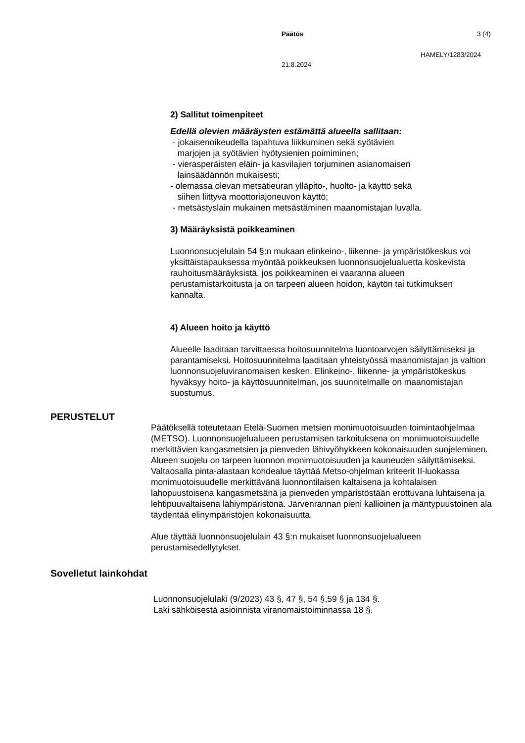Päätös 3 (4)
HAMELY/1283/2024
21.8.2024
2) Sallitut toimenpiteet
Edellä olevien määräysten estämättä alueella sallitaan:
- jokaisenoikeudella tapahtuva liikkuminen sekä syötävien
marjojen ja syötävien hyötysienien poimiminen;
- vierasperäisten eläin- ja kasvilajien torjuminen asianomaisen
lainsäädännön mukaisesti;
- olemassa olevan metsätieuran ylläpito-, huolto- ja käyttö sekä
siihen liittyvä moottoriajoneuvon käyttö;
- metsästyslain mukainen metsästäminen maanomistajan luvalla.
3) Määräyksistä poikkeaminen
Luonnonsuojelulain 54 §:n mukaan elinkeino-, liikenne- ja ympäristökeskus voi yksittäistapauksessa myöntää poikkeuksen luonnonsuojelualuetta koskevista rauhoitusmääräyksistä, jos poikkeaminen ei vaaranna alueen perustamistarkoitusta ja on tarpeen alueen hoidon, käytön tai tutkimuksen kannalta.
4) Alueen hoito ja käyttö
Alueelle laaditaan tarvittaessa hoitosuunnitelma luontoarvojen säilyttämiseksi ja parantamiseksi. Hoitosuunnitelma laaditaan yhteistyössä maanomistajan ja valtion luonnonsuojeluviranomaisen kesken. Elinkeino-, liikenne- ja ympäristökeskus hyväksyy hoito- ja käyttösuunnitelman, jos suunnitelmalle on maanomistajan suostumus.
PERUSTELUT
Päätöksellä toteutetaan Etelä-Suomen metsien monimuotoisuuden toimintaohjelmaa (METSO). Luonnonsuojelualueen perustamisen tarkoituksena on monimuotoisuudelle merkittävien kangasmetsien ja pienveden lähivyöhykkeen kokonaisuuden suojeleminen. Alueen suojelu on tarpeen luonnon monimuotoisuuden ja kauneuden säilyttämiseksi. Valtaosalla pinta-alastaan kohdealue täyttää Metso-ohjelman kriteerit II-luokassa monimuotoisuudelle merkittävänä luonnontilaisen kaltaisena ja kohtalaisen lahopuustoisena kangasmetsänä ja pienveden ympäristöstään erottuvana luhtaisena ja lehtipuuvaltaisena lähiympäristönä. Järvenrannan pieni kallioinen ja mäntypuustoinen ala täydentää elinympäristöjen kokonaisuutta.
Alue täyttää luonnonsuojelulain 43 §:n mukaiset luonnonsuojelualueen perustamisedellytykset.
Sovelletut lainkohdat
Luonnonsuojelulaki (9/2023) 43 §, 47 §, 54 §,59 § ja 134 §.
Laki sähköisestä asioinnista viranomaistoiminnassa 18 §.